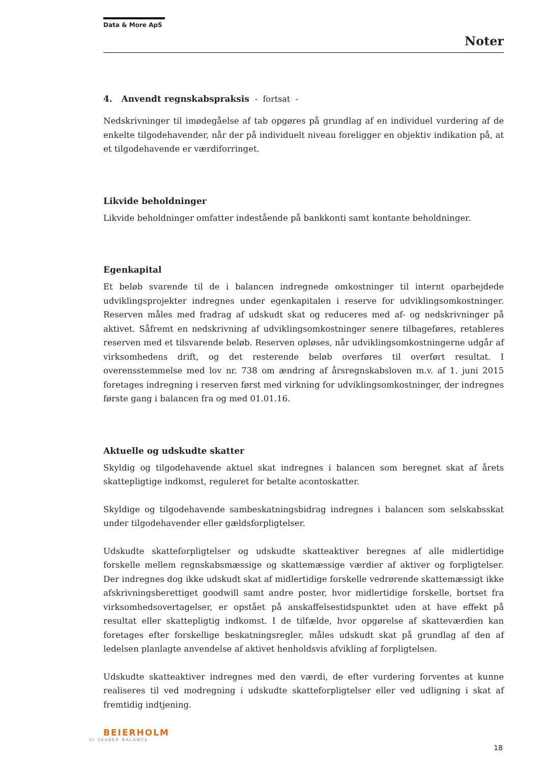Data & More ApS
Noter
4. Anvendt regnskabspraksis - fortsat -
Nedskrivninger til imødegåelse af tab opgøres på grundlag af en individuel vurdering af de enkelte tilgodehavender, når der på individuelt niveau foreligger en objektiv indikation på, at et tilgodehavende er værdiforringet.
Likvide beholdninger
Likvide beholdninger omfatter indestående på bankkonti samt kontante beholdninger.
Egenkapital
Et beløb svarende til de i balancen indregnede omkostninger til internt oparbejdede udviklingsprojekter indregnes under egenkapitalen i reserve for udviklingsomkostninger. Reserven måles med fradrag af udskudt skat og reduceres med af- og nedskrivninger på aktivet. Såfremt en nedskrivning af udviklingsomkostninger senere tilbageføres, retableres reserven med et tilsvarende beløb. Reserven opløses, når udviklingsomkostningerne udgår af virksomhedens drift, og det resterende beløb overføres til overført resultat. I overensstemmelse med lov nr. 738 om ændring af årsregnskabsloven m.v. af 1. juni 2015 foretages indregning i reserven først med virkning for udviklingsomkostninger, der indregnes første gang i balancen fra og med 01.01.16.
Aktuelle og udskudte skatter
Skyldig og tilgodehavende aktuel skat indregnes i balancen som beregnet skat af årets skattepligtige indkomst, reguleret for betalte acontoskatter.
Skyldige og tilgodehavende sambeskatningsbidrag indregnes i balancen som selskabsskat under tilgodehavender eller gældsforpligtelser.
Udskudte skatteforpligtelser og udskudte skatteaktiver beregnes af alle midlertidige forskelle mellem regnskabsmæssige og skattemæssige værdier af aktiver og forpligtelser. Der indregnes dog ikke udskudt skat af midlertidige forskelle vedrørende skattemæssigt ikke afskrivningsberettiget goodwill samt andre poster, hvor midlertidige forskelle, bortset fra virksomhedsovertagelser, er opstået på anskaffelsestidspunktet uden at have effekt på resultat eller skattepligtig indkomst. I de tilfælde, hvor opgørelse af skatteværdien kan foretages efter forskellige beskatningsregler, måles udskudt skat på grundlag af den af ledelsen planlagte anvendelse af aktivet henholdsvis afvikling af forpligtelsen.
Udskudte skatteaktiver indregnes med den værdi, de efter vurdering forventes at kunne realiseres til ved modregning i udskudte skatteforpligtelser eller ved udligning i skat af fremtidig indtjening.
BEIERHOLM
VI SKABER BALANCE
18